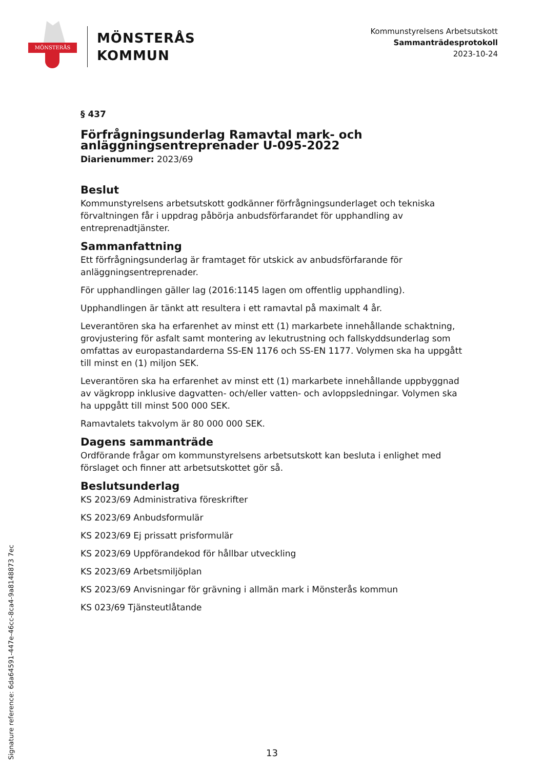MÖNSTERÅS
MÖNSTERÅS
KOMMUN
Kommunstyrelsens Arbetsutskott
Sammanträdesprotokoll
2023-10-24
§ 437
Förfrågningsunderlag Ramavtal mark- och anläggningsentreprenader U-095-2022
Diarienummer: 2023/69
Beslut
Kommunstyrelsens arbetsutskott godkänner förfrågningsunderlaget och tekniska förvaltningen får i uppdrag påbörja anbudsförfarandet för upphandling av entreprenadtjänster.
Sammanfattning
Ett förfrågningsunderlag är framtaget för utskick av anbudsförfarande för anläggningsentreprenader.
För upphandlingen gäller lag (2016:1145 lagen om offentlig upphandling).
Upphandlingen är tänkt att resultera i ett ramavtal på maximalt 4 år.
Leverantören ska ha erfarenhet av minst ett (1) markarbete innehållande schaktning, grovjustering för asfalt samt montering av lekutrustning och fallskyddsunderlag som omfattas av europastandarderna SS-EN 1176 och SS-EN 1177. Volymen ska ha uppgått till minst en (1) miljon SEK.
Leverantören ska ha erfarenhet av minst ett (1) markarbete innehållande uppbyggnad av vägkropp inklusive dagvatten- och/eller vatten- och avloppsledningar. Volymen ska ha uppgått till minst 500 000 SEK.
Ramavtalets takvolym är 80 000 000 SEK.
Dagens sammanträde
Ordförande frågar om kommunstyrelsens arbetsutskott kan besluta i enlighet med förslaget och finner att arbetsutskottet gör så.
Beslutsunderlag
KS 2023/69 Administrativa föreskrifter
KS 2023/69 Anbudsformulär
KS 2023/69 Ej prissatt prisformulär
KS 2023/69 Uppförandekod för hållbar utveckling
KS 2023/69 Arbetsmiljöplan
KS 2023/69 Anvisningar för grävning i allmän mark i Mönsterås kommun
KS 023/69 Tjänsteutlåtande
Signature reference: 6da64591-447e-46cc-8ca4-9a8148873 7ec
13